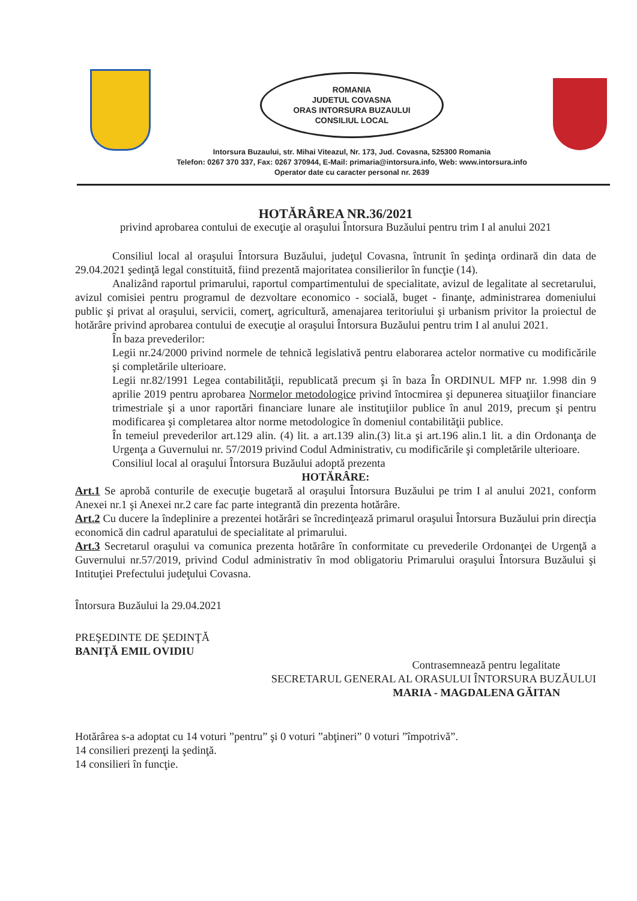ROMANIA
JUDETUL COVASNA
ORAS INTORSURA BUZAULUI
CONSILIUL LOCAL
Intorsura Buzaului, str. Mihai Viteazul, Nr. 173, Jud. Covasna, 525300 Romania
Telefon: 0267 370 337, Fax: 0267 370944, E-Mail: primaria@intorsura.info, Web: www.intorsura.info
Operator date cu caracter personal nr. 2639
HOTĂRÂREA NR.36/2021
privind aprobarea contului de execuţie al oraşului Întorsura Buzăului pentru trim I al anului 2021
Consiliul local al oraşului Întorsura Buzăului, judeţul Covasna, întrunit în şedinţa ordinară din data de 29.04.2021 şedinţă legal constituită, fiind prezentă majoritatea consilierilor în funcţie (14).
Analizând raportul primarului, raportul compartimentului de specialitate, avizul de legalitate al secretarului, avizul comisiei pentru programul de dezvoltare economico - socială, buget - finanţe, administrarea domeniului public şi privat al oraşului, servicii, comerţ, agricultură, amenajarea teritoriului şi urbanism privitor la proiectul de hotărâre privind aprobarea contului de execuţie al oraşului Întorsura Buzăului pentru trim I al anului 2021.
În baza prevederilor:
Legii nr.24/2000 privind normele de tehnică legislativă pentru elaborarea actelor normative cu modificările şi completările ulterioare.
Legii nr.82/1991 Legea contabilităţii, republicată precum şi în baza În ORDINUL MFP nr. 1.998 din 9 aprilie 2019 pentru aprobarea Normelor metodologice privind întocmirea şi depunerea situaţiilor financiare trimestriale şi a unor raportări financiare lunare ale instituţiilor publice în anul 2019, precum şi pentru modificarea şi completarea altor norme metodologice în domeniul contabilităţii publice.
În temeiul prevederilor art.129 alin. (4) lit. a art.139 alin.(3) lit.a şi art.196 alin.1 lit. a din Ordonanţa de Urgenţa a Guvernului nr. 57/2019 privind Codul Administrativ, cu modificările şi completările ulterioare.
Consiliul local al oraşului Întorsura Buzăului adoptă prezenta
HOTĂRÂRE:
Art.1 Se aprobă conturile de execuţie bugetară al oraşului Întorsura Buzăului pe trim I al anului 2021, conform Anexei nr.1 şi Anexei nr.2 care fac parte integrantă din prezenta hotărâre.
Art.2 Cu ducere la îndeplinire a prezentei hotărâri se încredinţează primarul oraşului Întorsura Buzăului prin direcţia economică din cadrul aparatului de specialitate al primarului.
Art.3 Secretarul oraşului va comunica prezenta hotărâre în conformitate cu prevederile Ordonanţei de Urgenţă a Guvernului nr.57/2019, privind Codul administrativ în mod obligatoriu Primarului oraşului Întorsura Buzăului şi Intituţiei Prefectului judeţului Covasna.
Întorsura Buzăului la 29.04.2021
PREŞEDINTE DE ŞEDINŢĂ
BANIŢĂ EMIL OVIDIU
Contrasemnează pentru legalitate
SECRETARUL GENERAL AL ORASULUI ÎNTORSURA BUZĂULUI
MARIA - MAGDALENA GĂITAN
Hotărârea s-a adoptat cu 14 voturi ”pentru” şi 0 voturi ”abţineri” 0 voturi ”împotrivă”.
14 consilieri prezenţi la şedinţă.
14 consilieri în funcţie.